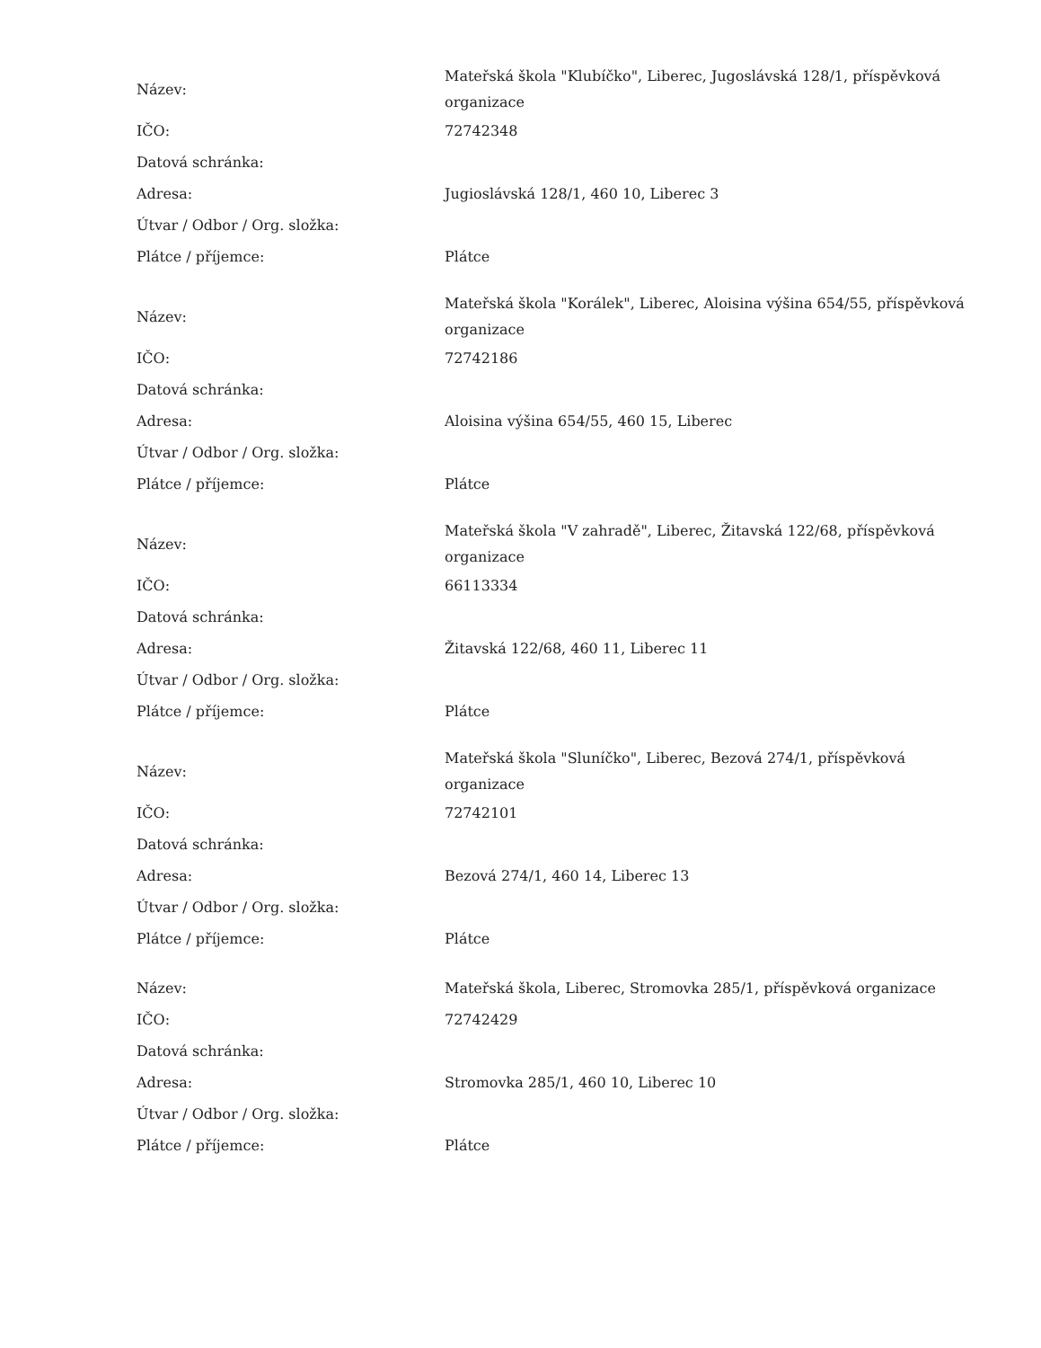| Název: | Mateřská škola "Klubíčko", Liberec, Jugoslávská 128/1, příspěvková organizace |
| IČO: | 72742348 |
| Datová schránka: | |
| Adresa: | Jugioslávská 128/1, 460 10, Liberec 3 |
| Útvar / Odbor / Org. složka: | |
| Plátce / příjemce: | Plátce |
| Název: | Mateřská škola "Korálek", Liberec, Aloisina výšina 654/55, příspěvková organizace |
| IČO: | 72742186 |
| Datová schránka: | |
| Adresa: | Aloisina výšina 654/55, 460 15, Liberec |
| Útvar / Odbor / Org. složka: | |
| Plátce / příjemce: | Plátce |
| Název: | Mateřská škola "V zahradě", Liberec, Žitavská 122/68, příspěvková organizace |
| IČO: | 66113334 |
| Datová schránka: | |
| Adresa: | Žitavská 122/68, 460 11, Liberec 11 |
| Útvar / Odbor / Org. složka: | |
| Plátce / příjemce: | Plátce |
| Název: | Mateřská škola "Sluníčko", Liberec, Bezová 274/1, příspěvková organizace |
| IČO: | 72742101 |
| Datová schránka: | |
| Adresa: | Bezová 274/1, 460 14, Liberec 13 |
| Útvar / Odbor / Org. složka: | |
| Plátce / příjemce: | Plátce |
| Název: | Mateřská škola, Liberec, Stromovka 285/1, příspěvková organizace |
| IČO: | 72742429 |
| Datová schránka: | |
| Adresa: | Stromovka 285/1, 460 10, Liberec 10 |
| Útvar / Odbor / Org. složka: | |
| Plátce / příjemce: | Plátce |